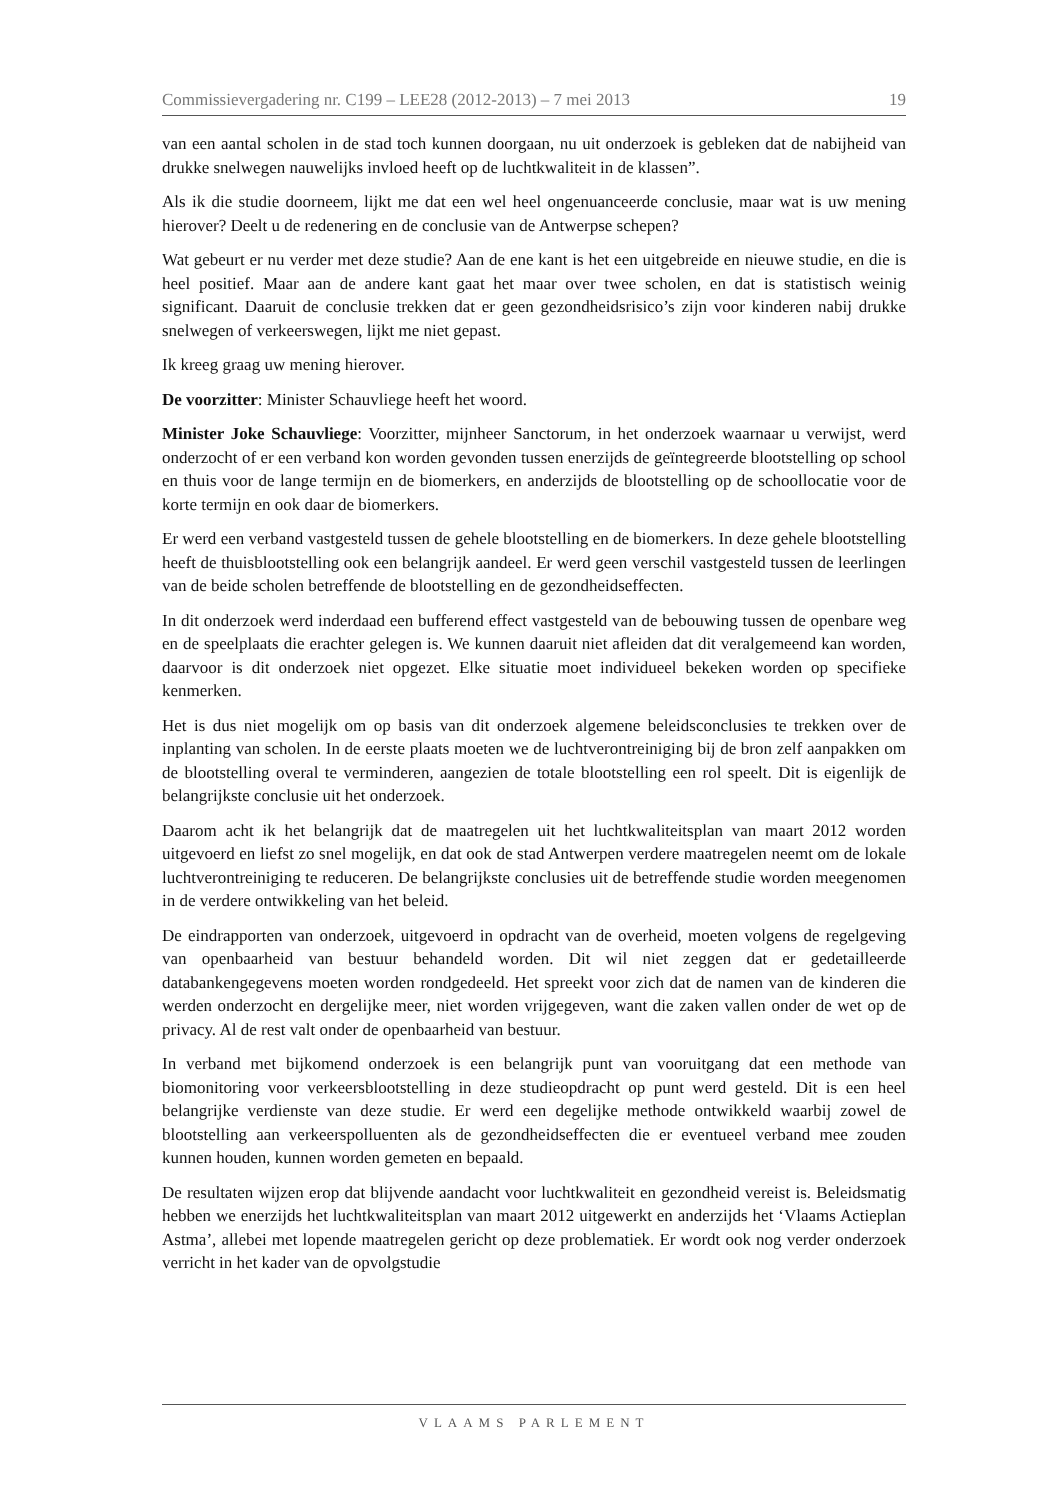Commissievergadering nr. C199 – LEE28 (2012-2013) – 7 mei 2013 19
van een aantal scholen in de stad toch kunnen doorgaan, nu uit onderzoek is gebleken dat de nabijheid van drukke snelwegen nauwelijks invloed heeft op de luchtkwaliteit in de klassen”.
Als ik die studie doorneem, lijkt me dat een wel heel ongenuanceerde conclusie, maar wat is uw mening hierover? Deelt u de redenering en de conclusie van de Antwerpse schepen?
Wat gebeurt er nu verder met deze studie? Aan de ene kant is het een uitgebreide en nieuwe studie, en die is heel positief. Maar aan de andere kant gaat het maar over twee scholen, en dat is statistisch weinig significant. Daaruit de conclusie trekken dat er geen gezondheidsrisico’s zijn voor kinderen nabij drukke snelwegen of verkeerswegen, lijkt me niet gepast.
Ik kreeg graag uw mening hierover.
De voorzitter: Minister Schauvliege heeft het woord.
Minister Joke Schauvliege: Voorzitter, mijnheer Sanctorum, in het onderzoek waarnaar u verwijst, werd onderzocht of er een verband kon worden gevonden tussen enerzijds de geïntegreerde blootstelling op school en thuis voor de lange termijn en de biomerkers, en anderzijds de blootstelling op de schoollocatie voor de korte termijn en ook daar de biomerkers.
Er werd een verband vastgesteld tussen de gehele blootstelling en de biomerkers. In deze gehele blootstelling heeft de thuisblootstelling ook een belangrijk aandeel. Er werd geen verschil vastgesteld tussen de leerlingen van de beide scholen betreffende de blootstelling en de gezondheidseffecten.
In dit onderzoek werd inderdaad een bufferend effect vastgesteld van de bebouwing tussen de openbare weg en de speelplaats die erachter gelegen is. We kunnen daaruit niet afleiden dat dit veralgemeend kan worden, daarvoor is dit onderzoek niet opgezet. Elke situatie moet individueel bekeken worden op specifieke kenmerken.
Het is dus niet mogelijk om op basis van dit onderzoek algemene beleidsconclusies te trekken over de inplanting van scholen. In de eerste plaats moeten we de luchtverontreiniging bij de bron zelf aanpakken om de blootstelling overal te verminderen, aangezien de totale blootstelling een rol speelt. Dit is eigenlijk de belangrijkste conclusie uit het onderzoek.
Daarom acht ik het belangrijk dat de maatregelen uit het luchtkwaliteitsplan van maart 2012 worden uitgevoerd en liefst zo snel mogelijk, en dat ook de stad Antwerpen verdere maatregelen neemt om de lokale luchtverontreiniging te reduceren. De belangrijkste conclusies uit de betreffende studie worden meegenomen in de verdere ontwikkeling van het beleid.
De eindrapporten van onderzoek, uitgevoerd in opdracht van de overheid, moeten volgens de regelgeving van openbaarheid van bestuur behandeld worden. Dit wil niet zeggen dat er gedetailleerde databankengegevens moeten worden rondgedeeld. Het spreekt voor zich dat de namen van de kinderen die werden onderzocht en dergelijke meer, niet worden vrijgegeven, want die zaken vallen onder de wet op de privacy. Al de rest valt onder de openbaarheid van bestuur.
In verband met bijkomend onderzoek is een belangrijk punt van vooruitgang dat een methode van biomonitoring voor verkeersblootstelling in deze studieopdracht op punt werd gesteld. Dit is een heel belangrijke verdienste van deze studie. Er werd een degelijke methode ontwikkeld waarbij zowel de blootstelling aan verkeerspolluenten als de gezondheidseffecten die er eventueel verband mee zouden kunnen houden, kunnen worden gemeten en bepaald.
De resultaten wijzen erop dat blijvende aandacht voor luchtkwaliteit en gezondheid vereist is. Beleidsmatig hebben we enerzijds het luchtkwaliteitsplan van maart 2012 uitgewerkt en anderzijds het ‘Vlaams Actieplan Astma’, allebei met lopende maatregelen gericht op deze problematiek. Er wordt ook nog verder onderzoek verricht in het kader van de opvolgstudie
VLAAMS PARLEMENT